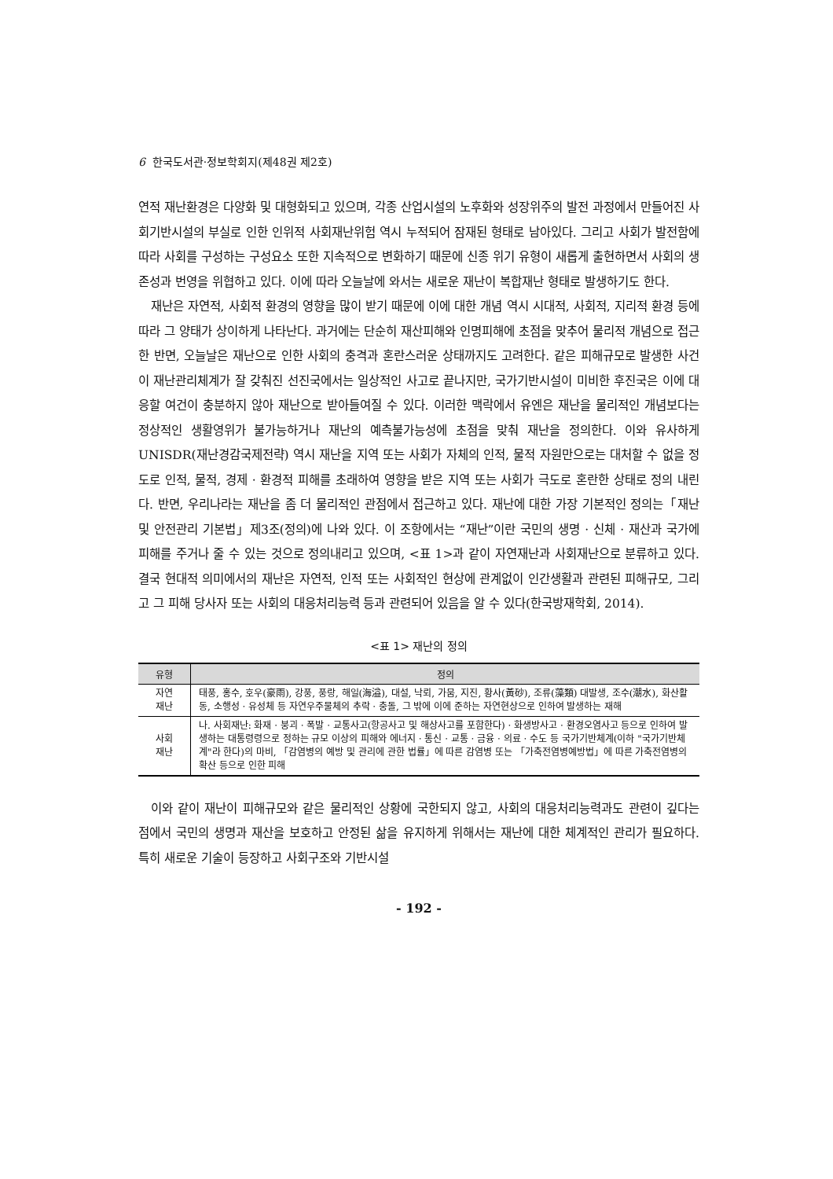6 한국도서관·정보학회지(제48권 제2호)
연적 재난환경은 다양화 및 대형화되고 있으며, 각종 산업시설의 노후화와 성장위주의 발전 과정에서 만들어진 사회기반시설의 부실로 인한 인위적 사회재난위험 역시 누적되어 잠재된 형태로 남아있다. 그리고 사회가 발전함에 따라 사회를 구성하는 구성요소 또한 지속적으로 변화하기 때문에 신종 위기 유형이 새롭게 출현하면서 사회의 생존성과 번영을 위협하고 있다. 이에 따라 오늘날에 와서는 새로운 재난이 복합재난 형태로 발생하기도 한다.
재난은 자연적, 사회적 환경의 영향을 많이 받기 때문에 이에 대한 개념 역시 시대적, 사회적, 지리적 환경 등에 따라 그 양태가 상이하게 나타난다. 과거에는 단순히 재산피해와 인명피해에 초점을 맞추어 물리적 개념으로 접근한 반면, 오늘날은 재난으로 인한 사회의 충격과 혼란스러운 상태까지도 고려한다. 같은 피해규모로 발생한 사건이 재난관리체계가 잘 갖춰진 선진국에서는 일상적인 사고로 끝나지만, 국가기반시설이 미비한 후진국은 이에 대응할 여건이 충분하지 않아 재난으로 받아들여질 수 있다. 이러한 맥락에서 유엔은 재난을 물리적인 개념보다는 정상적인 생활영위가 불가능하거나 재난의 예측불가능성에 초점을 맞춰 재난을 정의한다. 이와 유사하게 UNISDR(재난경감국제전략) 역시 재난을 지역 또는 사회가 자체의 인적, 물적 자원만으로는 대처할 수 없을 정도로 인적, 물적, 경제 · 환경적 피해를 초래하여 영향을 받은 지역 또는 사회가 극도로 혼란한 상태로 정의 내린다. 반면, 우리나라는 재난을 좀 더 물리적인 관점에서 접근하고 있다. 재난에 대한 가장 기본적인 정의는「재난 및 안전관리 기본법」제3조(정의)에 나와 있다. 이 조항에서는 “재난”이란 국민의 생명 · 신체 · 재산과 국가에 피해를 주거나 줄 수 있는 것으로 정의내리고 있으며, <표 1>과 같이 자연재난과 사회재난으로 분류하고 있다. 결국 현대적 의미에서의 재난은 자연적, 인적 또는 사회적인 현상에 관계없이 인간생활과 관련된 피해규모, 그리고 그 피해 당사자 또는 사회의 대응처리능력 등과 관련되어 있음을 알 수 있다(한국방재학회, 2014).
<표 1> 재난의 정의
| 유형 | 정의 |
| --- | --- |
| 자연 재난 | 태풍, 홍수, 호우(豪雨), 강풍, 풍랑, 해일(海溢), 대설, 낙뢰, 가뭄, 지진, 황사(黃砂), 조류(藻類) 대발생, 조수(潮水), 화산활동, 소행성 · 유성체 등 자연우주물체의 추락 · 충돌, 그 밖에 이에 준하는 자연현상으로 인하여 발생하는 재해 |
| 사회 재난 | 나. 사회재난: 화재 · 붕괴 · 폭발 · 교통사고(항공사고 및 해상사고를 포함한다) · 화생방사고 · 환경오염사고 등으로 인하여 발생하는 대통령령으로 정하는 규모 이상의 피해와 에너지 · 통신 · 교통 · 금융 · 의료 · 수도 등 국가기반체계(이하 "국가기반체계"라 한다)의 마비, 「감염병의 예방 및 관리에 관한 법률」에 따른 감염병 또는 「가축전염병예방법」에 따른 가축전염병의 확산 등으로 인한 피해 |
이와 같이 재난이 피해규모와 같은 물리적인 상황에 국한되지 않고, 사회의 대응처리능력과도 관련이 깊다는 점에서 국민의 생명과 재산을 보호하고 안정된 삶을 유지하게 위해서는 재난에 대한 체계적인 관리가 필요하다. 특히 새로운 기술이 등장하고 사회구조와 기반시설
- 192 -